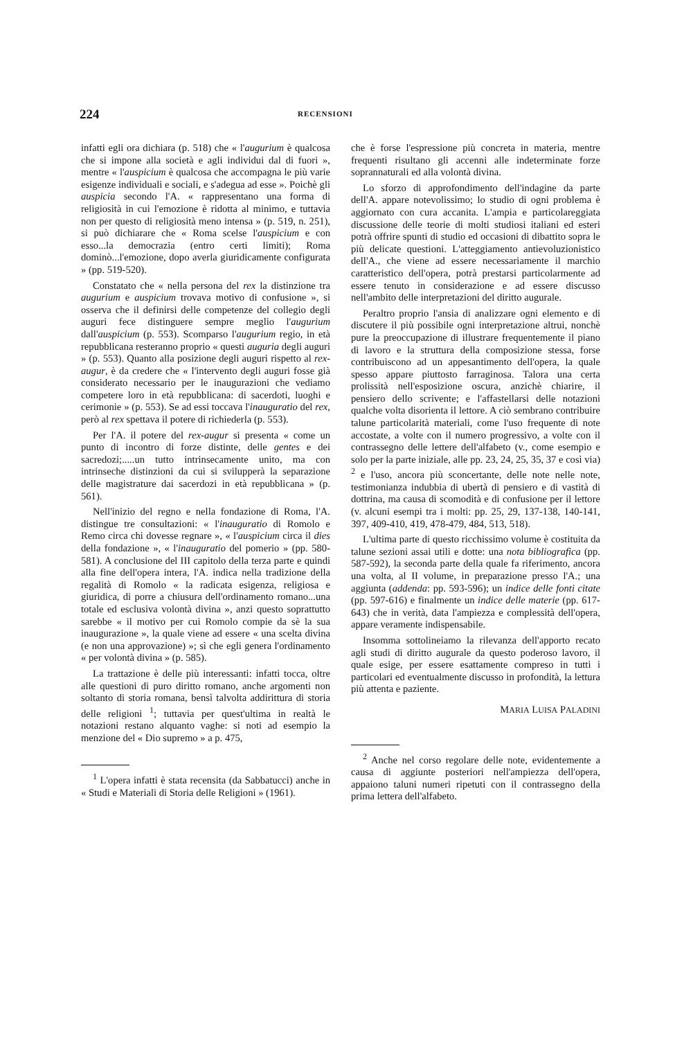224 RECENSIONI
infatti egli ora dichiara (p. 518) che « l'augurium è qualcosa che si impone alla società e agli individui dal di fuori », mentre « l'auspicium è qualcosa che accompagna le più varie esigenze individuali e sociali, e s'adegua ad esse ». Poichè gli auspicia secondo l'A. « rappresentano una forma di religiosità in cui l'emozione è ridotta al minimo, e tuttavia non per questo di religiosità meno intensa » (p. 519, n. 251), si può dichiarare che « Roma scelse l'auspicium e con esso...la democrazia (entro certi limiti); Roma dominò...l'emozione, dopo averla giuridicamente configurata » (pp. 519-520).
Constatato che « nella persona del rex la distinzione tra augurium e auspicium trovava motivo di confusione », si osserva che il definirsi delle competenze del collegio degli auguri fece distinguere sempre meglio l'augurium dall'auspicium (p. 553). Scomparso l'augurium regio, in età repubblicana resteranno proprio « questi auguria degli auguri » (p. 553). Quanto alla posizione degli auguri rispetto al rex-augur, è da credere che « l'intervento degli auguri fosse già considerato necessario per le inaugurazioni che vediamo competere loro in età repubblicana: di sacerdoti, luoghi e cerimonie » (p. 553). Se ad essi toccava l'inauguratio del rex, però al rex spettava il potere di richiederla (p. 553).
Per l'A. il potere del rex-augur si presenta « come un punto di incontro di forze distinte, delle gentes e dei sacredozi;.....un tutto intrinsecamente unito, ma con intrinseche distinzioni da cui si svilupperà la separazione delle magistrature dai sacerdozi in età repubblicana » (p. 561).
Nell'inizio del regno e nella fondazione di Roma, l'A. distingue tre consultazioni: « l'inauguratio di Romolo e Remo circa chi dovesse regnare », « l'auspicium circa il dies della fondazione », « l'inauguratio del pomerio » (pp. 580-581). A conclusione del III capitolo della terza parte e quindi alla fine dell'opera intera, l'A. indica nella tradizione della regalità di Romolo « la radicata esigenza, religiosa e giuridica, di porre a chiusura dell'ordinamento romano...una totale ed esclusiva volontà divina », anzi questo soprattutto sarebbe « il motivo per cui Romolo compie da sè la sua inaugurazione », la quale viene ad essere « una scelta divina (e non una approvazione) »; sì che egli genera l'ordinamento « per volontà divina » (p. 585).
La trattazione è delle più interessanti: infatti tocca, oltre alle questioni di puro diritto romano, anche argomenti non soltanto di storia romana, bensì talvolta addirittura di storia delle religioni <sup>1</sup>; tuttavia per quest'ultima in realtà le notazioni restano alquanto vaghe: si noti ad esempio la menzione del « Dio supremo » a p. 475,
<sup>1</sup> L'opera infatti è stata recensita (da Sabbatucci) anche in « Studi e Materiali di Storia delle Religioni » (1961).
che è forse l'espressione più concreta in materia, mentre frequenti risultano gli accenni alle indeterminate forze soprannaturali ed alla volontà divina.
Lo sforzo di approfondimento dell'indagine da parte dell'A. appare notevolissimo; lo studio di ogni problema è aggiornato con cura accanita. L'ampia e particolareggiata discussione delle teorie di molti studiosi italiani ed esteri potrà offrire spunti di studio ed occasioni di dibattito sopra le più delicate questioni. L'atteggiamento antievoluzionistico dell'A., che viene ad essere necessariamente il marchio caratteristico dell'opera, potrà prestarsi particolarmente ad essere tenuto in considerazione e ad essere discusso nell'ambito delle interpretazioni del diritto augurale.
Peraltro proprio l'ansia di analizzare ogni elemento e di discutere il più possibile ogni interpretazione altrui, nonchè pure la preoccupazione di illustrare frequentemente il piano di lavoro e la struttura della composizione stessa, forse contribuiscono ad un appesantimento dell'opera, la quale spesso appare piuttosto farraginosa. Talora una certa prolissità nell'esposizione oscura, anzichè chiarire, il pensiero dello scrivente; e l'affastellarsi delle notazioni qualche volta disorienta il lettore. A ciò sembrano contribuire talune particolarità materiali, come l'uso frequente di note accostate, a volte con il numero progressivo, a volte con il contrassegno delle lettere dell'alfabeto (v., come esempio e solo per la parte iniziale, alle pp. 23, 24, 25, 35, 37 e così via) <sup>2</sup> e l'uso, ancora più sconcertante, delle note nelle note, testimonianza indubbia di ubertà di pensiero e di vastità di dottrina, ma causa di scomodità e di confusione per il lettore (v. alcuni esempi tra i molti: pp. 25, 29, 137-138, 140-141, 397, 409-410, 419, 478-479, 484, 513, 518).
L'ultima parte di questo ricchissimo volume è costituita da talune sezioni assai utili e dotte: una nota bibliografica (pp. 587-592), la seconda parte della quale fa riferimento, ancora una volta, al II volume, in preparazione presso l'A.; una aggiunta (addenda: pp. 593-596); un indice delle fonti citate (pp. 597-616) e finalmente un indice delle materie (pp. 617-643) che in verità, data l'ampiezza e complessità dell'opera, appare veramente indispensabile.
Insomma sottolineiamo la rilevanza dell'apporto recato agli studi di diritto augurale da questo poderoso lavoro, il quale esige, per essere esattamente compreso in tutti i particolari ed eventualmente discusso in profondità, la lettura più attenta e paziente.
MARIA LUISA PALADINI
<sup>2</sup> Anche nel corso regolare delle note, evidentemente a causa di aggiunte posteriori nell'ampiezza dell'opera, appaiono taluni numeri ripetuti con il contrassegno della prima lettera dell'alfabeto.